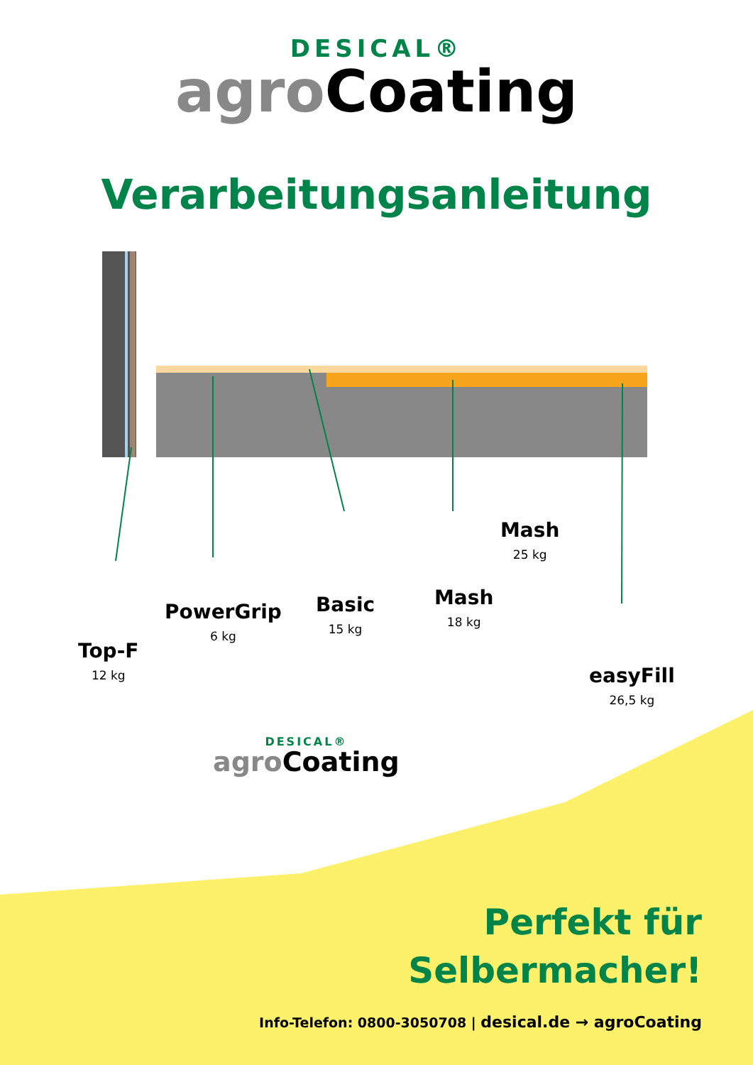DESICAL®
agro Coating
Verarbeitungsanleitung
Top-F
12 kg
PowerGrip
6 kg
Basic
15 kg
Mash
18 kg
Mash
25 kg
easyFill
26,5 kg
DESICAL®
agro Coating
Perfekt für
Selbermacher!
Info-Telefon: 0800-3050708 | desical.de → agroCoating